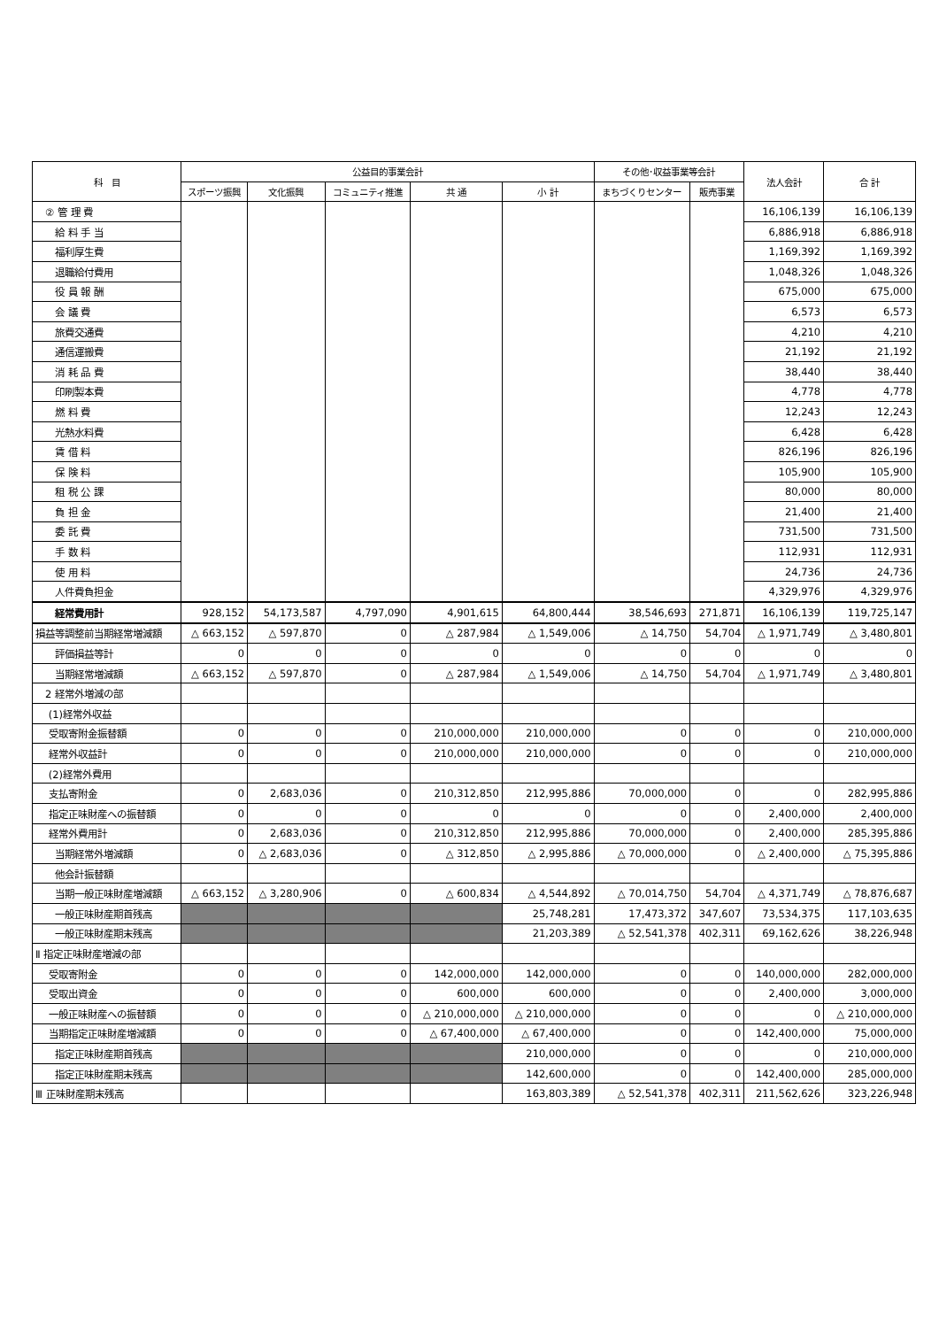| 科 目 | 公益目的事業会計 | | | | | その他･収益事業等会計 | | 法人会計 | 合 計 |
| --- | --- | --- | --- | --- | --- | --- | --- | --- | --- |
| | スポーツ振興 | 文化振興 | コミュニティ推進 | 共 通 | 小 計 | まちづくりセンター | 販売事業 | | |
| ② 管 理 費 | | | | | | | | 16,106,139 | 16,106,139 |
| 給 料 手 当 | | | | | | | | 6,886,918 | 6,886,918 |
| 福利厚生費 | | | | | | | | 1,169,392 | 1,169,392 |
| 退職給付費用 | | | | | | | | 1,048,326 | 1,048,326 |
| 役 員 報 酬 | | | | | | | | 675,000 | 675,000 |
| 会 議 費 | | | | | | | | 6,573 | 6,573 |
| 旅費交通費 | | | | | | | | 4,210 | 4,210 |
| 通信運搬費 | | | | | | | | 21,192 | 21,192 |
| 消 耗 品 費 | | | | | | | | 38,440 | 38,440 |
| 印刷製本費 | | | | | | | | 4,778 | 4,778 |
| 燃 料 費 | | | | | | | | 12,243 | 12,243 |
| 光熱水料費 | | | | | | | | 6,428 | 6,428 |
| 賃 借 料 | | | | | | | | 826,196 | 826,196 |
| 保 険 料 | | | | | | | | 105,900 | 105,900 |
| 租 税 公 課 | | | | | | | | 80,000 | 80,000 |
| 負 担 金 | | | | | | | | 21,400 | 21,400 |
| 委 託 費 | | | | | | | | 731,500 | 731,500 |
| 手 数 料 | | | | | | | | 112,931 | 112,931 |
| 使 用 料 | | | | | | | | 24,736 | 24,736 |
| 人件費負担金 | | | | | | | | 4,329,976 | 4,329,976 |
| 経常費用計 | 928,152 | 54,173,587 | 4,797,090 | 4,901,615 | 64,800,444 | 38,546,693 | 271,871 | 16,106,139 | 119,725,147 |
| 損益等調整前当期経常増減額 | △ 663,152 | △ 597,870 | 0 | △ 287,984 | △ 1,549,006 | △ 14,750 | 54,704 | △ 1,971,749 | △ 3,480,801 |
| 評価損益等計 | 0 | 0 | 0 | 0 | 0 | 0 | 0 | 0 | 0 |
| 当期経常増減額 | △ 663,152 | △ 597,870 | 0 | △ 287,984 | △ 1,549,006 | △ 14,750 | 54,704 | △ 1,971,749 | △ 3,480,801 |
| 2 経常外増減の部 | | | | | | | | | |
| (1)経常外収益 | | | | | | | | | |
| 受取寄附金振替額 | 0 | 0 | 0 | 210,000,000 | 210,000,000 | 0 | 0 | 0 | 210,000,000 |
| 経常外収益計 | 0 | 0 | 0 | 210,000,000 | 210,000,000 | 0 | 0 | 0 | 210,000,000 |
| (2)経常外費用 | | | | | | | | | |
| 支払寄附金 | 0 | 2,683,036 | 0 | 210,312,850 | 212,995,886 | 70,000,000 | 0 | 0 | 282,995,886 |
| 指定正味財産への振替額 | 0 | 0 | 0 | 0 | 0 | 0 | 0 | 2,400,000 | 2,400,000 |
| 経常外費用計 | 0 | 2,683,036 | 0 | 210,312,850 | 212,995,886 | 70,000,000 | 0 | 2,400,000 | 285,395,886 |
| 当期経常外増減額 | 0 | △ 2,683,036 | 0 | △ 312,850 | △ 2,995,886 | △ 70,000,000 | 0 | △ 2,400,000 | △ 75,395,886 |
| 他会計振替額 | | | | | | | | | |
| 当期一般正味財産増減額 | △ 663,152 | △ 3,280,906 | 0 | △ 600,834 | △ 4,544,892 | △ 70,014,750 | 54,704 | △ 4,371,749 | △ 78,876,687 |
| 一般正味財産期首残高 | | | | | 25,748,281 | 17,473,372 | 347,607 | 73,534,375 | 117,103,635 |
| 一般正味財産期末残高 | | | | | 21,203,389 | △ 52,541,378 | 402,311 | 69,162,626 | 38,226,948 |
| Ⅱ 指定正味財産増減の部 | | | | | | | | | |
| 受取寄附金 | 0 | 0 | 0 | 142,000,000 | 142,000,000 | 0 | 0 | 140,000,000 | 282,000,000 |
| 受取出資金 | 0 | 0 | 0 | 600,000 | 600,000 | 0 | 0 | 2,400,000 | 3,000,000 |
| 一般正味財産への振替額 | 0 | 0 | 0 | △ 210,000,000 | △ 210,000,000 | 0 | 0 | 0 | △ 210,000,000 |
| 当期指定正味財産増減額 | 0 | 0 | 0 | △ 67,400,000 | △ 67,400,000 | 0 | 0 | 142,400,000 | 75,000,000 |
| 指定正味財産期首残高 | | | | | 210,000,000 | 0 | 0 | 0 | 210,000,000 |
| 指定正味財産期末残高 | | | | | 142,600,000 | 0 | 0 | 142,400,000 | 285,000,000 |
| Ⅲ 正味財産期末残高 | | | | | 163,803,389 | △ 52,541,378 | 402,311 | 211,562,626 | 323,226,948 |